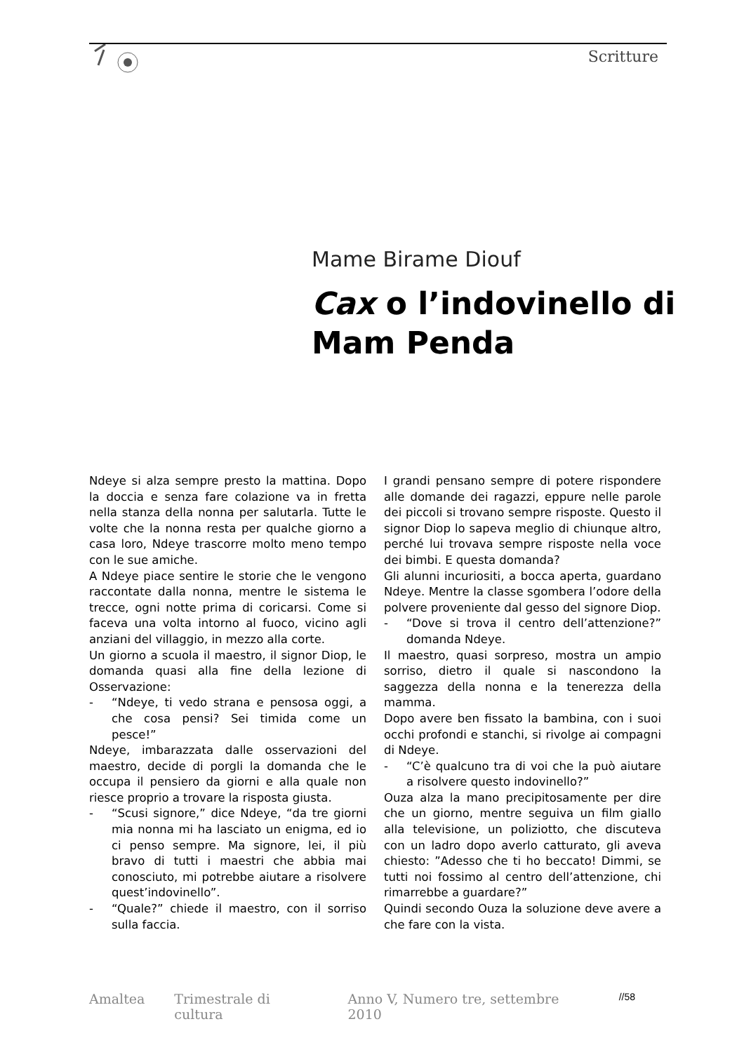Scritture
Mame Birame Diouf
Cax o l’indovinello di
Mam Penda
Ndeye si alza sempre presto la mattina. Dopo la doccia e senza fare colazione va in fretta nella stanza della nonna per salutarla. Tutte le volte che la nonna resta per qualche giorno a casa loro, Ndeye trascorre molto meno tempo con le sue amiche.
A Ndeye piace sentire le storie che le vengono raccontate dalla nonna, mentre le sistema le trecce, ogni notte prima di coricarsi. Come si faceva una volta intorno al fuoco, vicino agli anziani del villaggio, in mezzo alla corte.
Un giorno a scuola il maestro, il signor Diop, le domanda quasi alla fine della lezione di Osservazione:
- “Ndeye, ti vedo strana e pensosa oggi, a che cosa pensi? Sei timida come un pesce!”
Ndeye, imbarazzata dalle osservazioni del maestro, decide di porgli la domanda che le occupa il pensiero da giorni e alla quale non riesce proprio a trovare la risposta giusta.
- “Scusi signore,” dice Ndeye, “da tre giorni mia nonna mi ha lasciato un enigma, ed io ci penso sempre. Ma signore, lei, il più bravo di tutti i maestri che abbia mai conosciuto, mi potrebbe aiutare a risolvere quest’indovinello”.
- “Quale?” chiede il maestro, con il sorriso sulla faccia.
I grandi pensano sempre di potere rispondere alle domande dei ragazzi, eppure nelle parole dei piccoli si trovano sempre risposte. Questo il signor Diop lo sapeva meglio di chiunque altro, perché lui trovava sempre risposte nella voce dei bimbi. E questa domanda?
Gli alunni incuriositi, a bocca aperta, guardano Ndeye. Mentre la classe sgombera l’odore della polvere proveniente dal gesso del signore Diop.
- “Dove si trova il centro dell’attenzione?” domanda Ndeye.
Il maestro, quasi sorpreso, mostra un ampio sorriso, dietro il quale si nascondono la saggezza della nonna e la tenerezza della mamma.
Dopo avere ben fissato la bambina, con i suoi occhi profondi e stanchi, si rivolge ai compagni di Ndeye.
- “C’è qualcuno tra di voi che la può aiutare a risolvere questo indovinello?”
Ouza alza la mano precipitosamente per dire che un giorno, mentre seguiva un film giallo alla televisione, un poliziotto, che discuteva con un ladro dopo averlo catturato, gli aveva chiesto: ”Adesso che ti ho beccato! Dimmi, se tutti noi fossimo al centro dell’attenzione, chi rimarrebbe a guardare?”
Quindi secondo Ouza la soluzione deve avere a che fare con la vista.
Amaltea Trimestrale di cultura Anno V, Numero tre, settembre 2010 //58